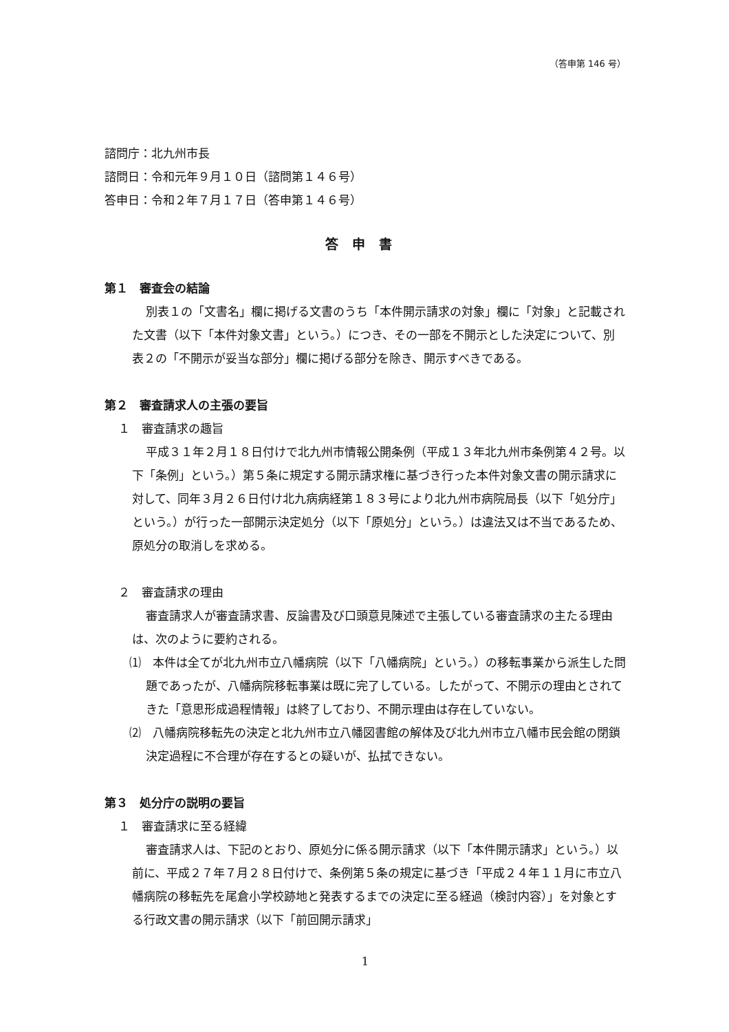（答申第 146 号）
諮問庁：北九州市長
諮問日：令和元年９月１０日（諮問第１４６号）
答申日：令和２年７月１７日（答申第１４６号）
答申書
第１　審査会の結論
別表１の「文書名」欄に掲げる文書のうち「本件開示請求の対象」欄に「対象」と記載された文書（以下「本件対象文書」という。）につき、その一部を不開示とした決定について、別表２の「不開示が妥当な部分」欄に掲げる部分を除き、開示すべきである。
第２　審査請求人の主張の要旨
１　審査請求の趣旨
平成３１年２月１８日付けで北九州市情報公開条例（平成１３年北九州市条例第４２号。以下「条例」という。）第５条に規定する開示請求権に基づき行った本件対象文書の開示請求に対して、同年３月２６日付け北九病病経第１８３号により北九州市病院局長（以下「処分庁」という。）が行った一部開示決定処分（以下「原処分」という。）は違法又は不当であるため、原処分の取消しを求める。
２　審査請求の理由
審査請求人が審査請求書、反論書及び口頭意見陳述で主張している審査請求の主たる理由は、次のように要約される。
⑴　本件は全てが北九州市立八幡病院（以下「八幡病院」という。）の移転事業から派生した問題であったが、八幡病院移転事業は既に完了している。したがって、不開示の理由とされてきた「意思形成過程情報」は終了しており、不開示理由は存在していない。
⑵　八幡病院移転先の決定と北九州市立八幡図書館の解体及び北九州市立八幡市民会館の閉鎖決定過程に不合理が存在するとの疑いが、払拭できない。
第３　処分庁の説明の要旨
１　審査請求に至る経緯
審査請求人は、下記のとおり、原処分に係る開示請求（以下「本件開示請求」という。）以前に、平成２７年７月２８日付けで、条例第５条の規定に基づき「平成２４年１１月に市立八幡病院の移転先を尾倉小学校跡地と発表するまでの決定に至る経過（検討内容）」を対象とする行政文書の開示請求（以下「前回開示請求」
1